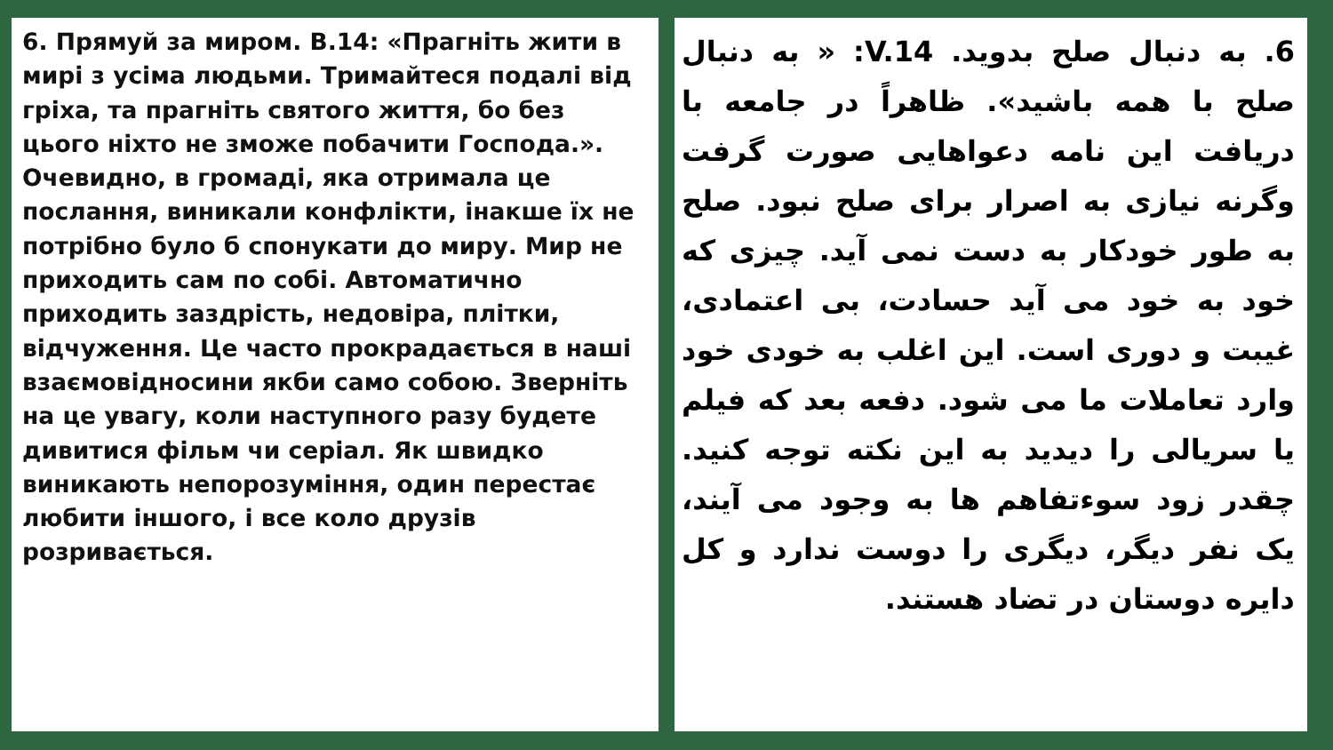6. Прямуй за миром. В.14: «Прагніть жити в мирі з усіма людьми. Тримайтеся подалі від гріха, та прагніть святого життя, бо без цього ніхто не зможе побачити Господа.». Очевидно, в громаді, яка отримала це послання, виникали конфлікти, інакше їх не потрібно було б спонукати до миру. Мир не приходить сам по собі. Автоматично приходить заздрість, недовіра, плітки, відчуження. Це часто прокрадається в наші взаємовідносини якби само собою. Зверніть на це увагу, коли наступного разу будете дивитися фільм чи серіал. Як швидко виникають непорозуміння, один перестає любити іншого, і все коло друзів розривається.
6. به دنبال صلح بدوید. V.14: « به دنبال صلح با همه باشید». ظاهراً در جامعه با دریافت این نامه دعواهایی صورت گرفت وگرنه نیازی به اصرار برای صلح نبود. صلح به طور خودکار به دست نمی آید. چیزی که خود به خود می آید حسادت، بی اعتمادی، غیبت و دوری است. این اغلب به خودی خود وارد تعاملات ما می شود. دفعه بعد که فیلم یا سریالی را دیدید به این نکته توجه کنید. چقدر زود سوءتفاهم ها به وجود می آیند، یک نفر دیگر، دیگری را دوست ندارد و کل دایره دوستان در تضاد هستند.